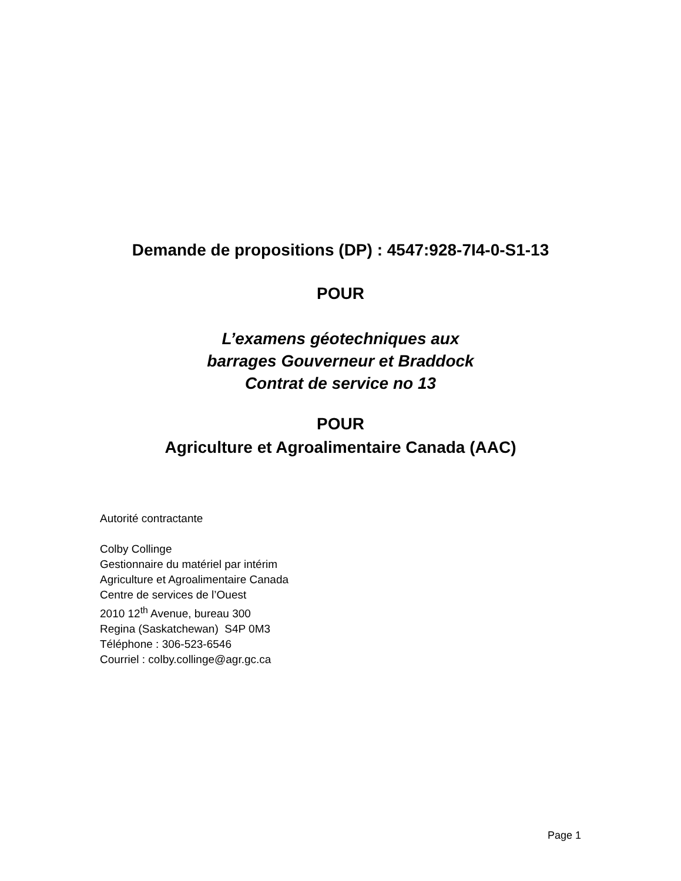Demande de propositions (DP) : 4547:928-7I4-0-S1-13
POUR
L’examens géotechniques aux
barrages Gouverneur et Braddock
Contrat de service no 13
POUR
Agriculture et Agroalimentaire Canada (AAC)
Autorité contractante
Colby Collinge
Gestionnaire du matériel par intérim
Agriculture et Agroalimentaire Canada
Centre de services de l’Ouest
2010 12<sup>th</sup> Avenue, bureau 300
Regina (Saskatchewan) S4P 0M3
Téléphone : 306-523-6546
Courriel : colby.collinge@agr.gc.ca
Page 1